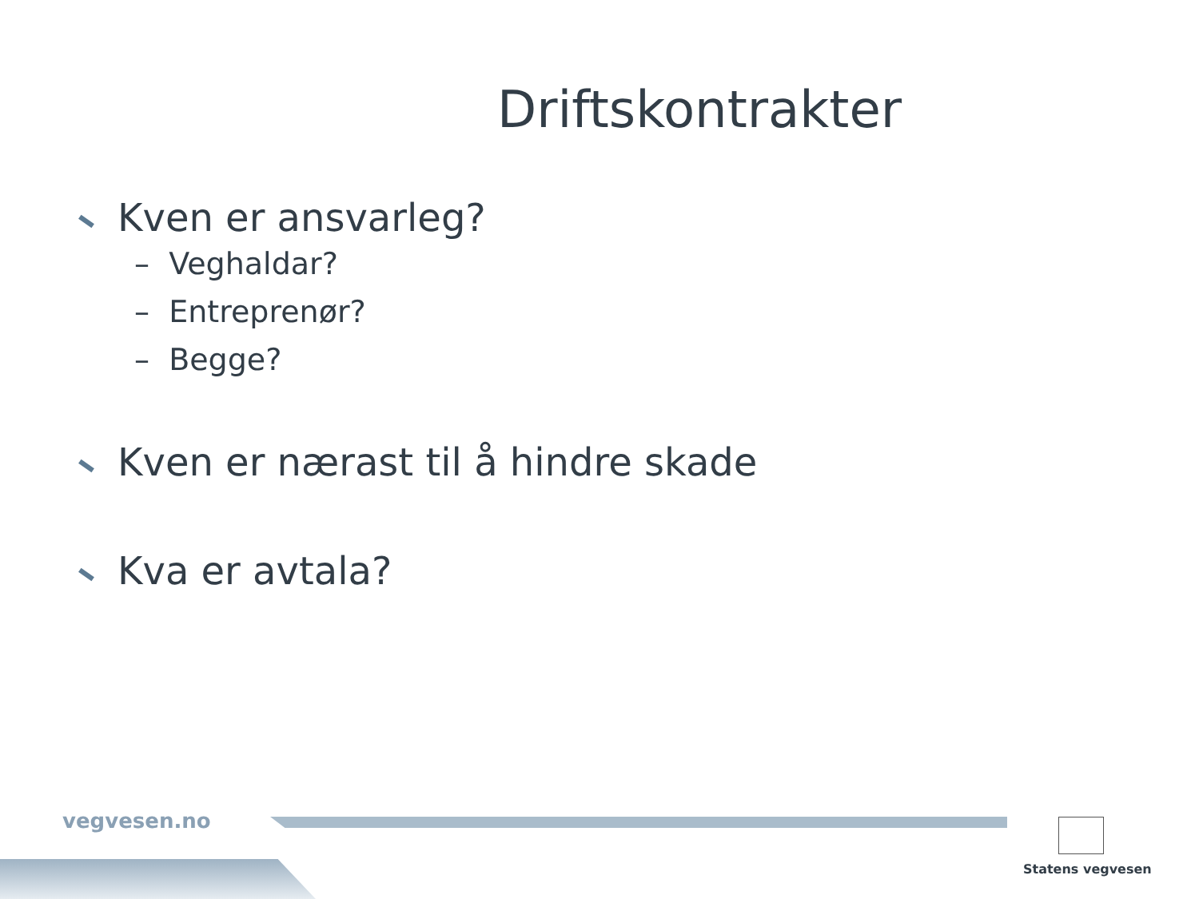Driftskontrakter
Kven er ansvarleg?
– Veghaldar?
– Entreprenør?
– Begge?
Kven er nærast til å hindre skade
Kva er avtala?
vegvesen.no
Statens vegvesen